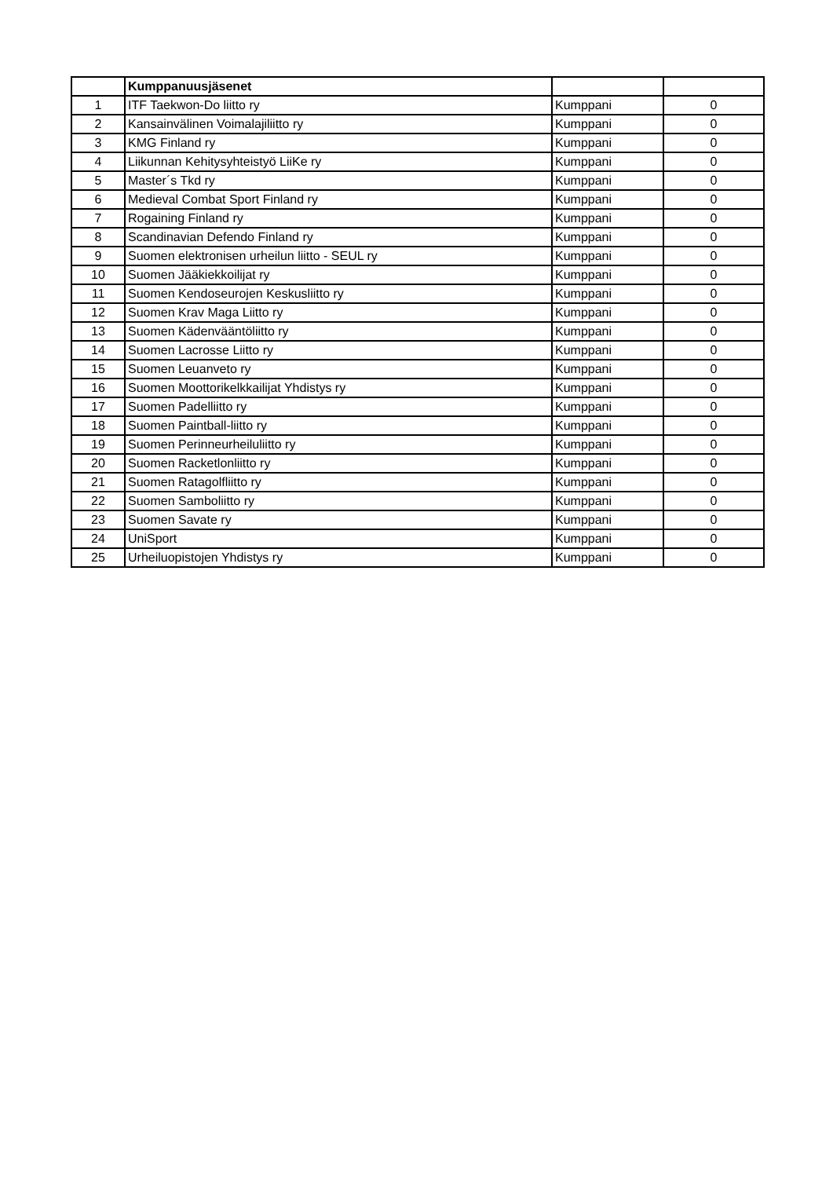| | Kumppanuusjäsenet | | |
| 1 | ITF Taekwon-Do liitto ry | Kumppani | 0 |
| 2 | Kansainvälinen Voimalajiliitto ry | Kumppani | 0 |
| 3 | KMG Finland ry | Kumppani | 0 |
| 4 | Liikunnan Kehitysyhteistyö LiiKe ry | Kumppani | 0 |
| 5 | Master´s Tkd ry | Kumppani | 0 |
| 6 | Medieval Combat Sport Finland ry | Kumppani | 0 |
| 7 | Rogaining Finland ry | Kumppani | 0 |
| 8 | Scandinavian Defendo Finland ry | Kumppani | 0 |
| 9 | Suomen elektronisen urheilun liitto - SEUL ry | Kumppani | 0 |
| 10 | Suomen Jääkiekkoilijat ry | Kumppani | 0 |
| 11 | Suomen Kendoseurojen Keskusliitto ry | Kumppani | 0 |
| 12 | Suomen Krav Maga Liitto ry | Kumppani | 0 |
| 13 | Suomen Kädenvääntöliitto ry | Kumppani | 0 |
| 14 | Suomen Lacrosse Liitto ry | Kumppani | 0 |
| 15 | Suomen Leuanveto ry | Kumppani | 0 |
| 16 | Suomen Moottorikelkkailijat Yhdistys ry | Kumppani | 0 |
| 17 | Suomen Padelliitto ry | Kumppani | 0 |
| 18 | Suomen Paintball-liitto ry | Kumppani | 0 |
| 19 | Suomen Perinneurheiluliitto ry | Kumppani | 0 |
| 20 | Suomen Racketlonliitto ry | Kumppani | 0 |
| 21 | Suomen Ratagolfliitto ry | Kumppani | 0 |
| 22 | Suomen Samboliitto ry | Kumppani | 0 |
| 23 | Suomen Savate ry | Kumppani | 0 |
| 24 | UniSport | Kumppani | 0 |
| 25 | Urheiluopistojen Yhdistys ry | Kumppani | 0 |